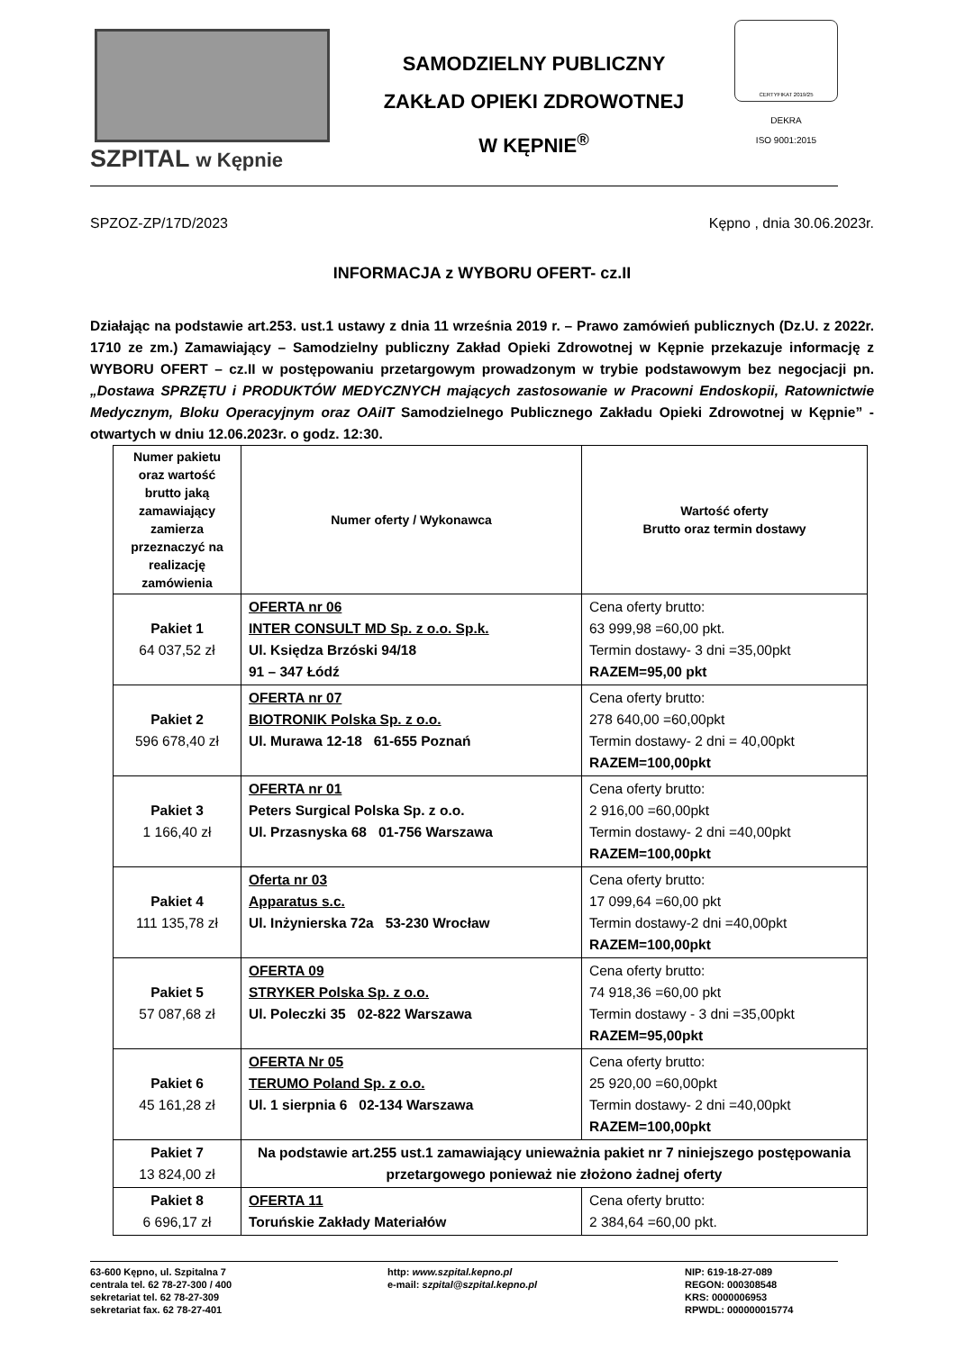SZPITAL w Kępnie
SAMODZIELNY PUBLICZNY
ZAKŁAD OPIEKI ZDROWOTNEJ
W KĘPNIE<sup>®</sup>
CERTYFIKAT 2019/25
DEKRA
ISO 9001:2015
SPZOZ-ZP/17D/2023 Kępno , dnia 30.06.2023r.
INFORMACJA z WYBORU OFERT- cz.II
Działając na podstawie art.253. ust.1 ustawy z dnia 11 września 2019 r. – Prawo zamówień publicznych (Dz.U. z 2022r. 1710 ze zm.) Zamawiający – Samodzielny publiczny Zakład Opieki Zdrowotnej w Kępnie przekazuje informację z WYBORU OFERT – cz.II w postępowaniu przetargowym prowadzonym w trybie podstawowym bez negocjacji pn. „Dostawa SPRZĘTU i PRODUKTÓW MEDYCZNYCH mających zastosowanie w Pracowni Endoskopii, Ratownictwie Medycznym, Bloku Operacyjnym oraz OAiIT Samodzielnego Publicznego Zakładu Opieki Zdrowotnej w Kępnie” - otwartych w dniu 12.06.2023r. o godz. 12:30.
| Numer pakietu oraz wartość brutto jaką zamawiający zamierza przeznaczyć na realizację zamówienia | Numer oferty / Wykonawca | Wartość oferty Brutto oraz termin dostawy |
| --- | --- | --- |
| Pakiet 1 64 037,52 zł | OFERTA nr 06 INTER CONSULT MD Sp. z o.o. Sp.k. Ul. Księdza Brzóski 94/18 91 – 347 Łódź | Cena oferty brutto: 63 999,98 =60,00 pkt. Termin dostawy- 3 dni =35,00pkt RAZEM=95,00 pkt |
| Pakiet 2 596 678,40 zł | OFERTA nr 07 BIOTRONIK Polska Sp. z o.o. Ul. Murawa 12-18 61-655 Poznań | Cena oferty brutto: 278 640,00 =60,00pkt Termin dostawy- 2 dni = 40,00pkt RAZEM=100,00pkt |
| Pakiet 3 1 166,40 zł | OFERTA nr 01 Peters Surgical Polska Sp. z o.o. Ul. Przasnyska 68 01-756 Warszawa | Cena oferty brutto: 2 916,00 =60,00pkt Termin dostawy- 2 dni =40,00pkt RAZEM=100,00pkt |
| Pakiet 4 111 135,78 zł | Oferta nr 03 Apparatus s.c. Ul. Inżynierska 72a 53-230 Wrocław | Cena oferty brutto: 17 099,64 =60,00 pkt Termin dostawy-2 dni =40,00pkt RAZEM=100,00pkt |
| Pakiet 5 57 087,68 zł | OFERTA 09 STRYKER Polska Sp. z o.o. Ul. Poleczki 35 02-822 Warszawa | Cena oferty brutto: 74 918,36 =60,00 pkt Termin dostawy - 3 dni =35,00pkt RAZEM=95,00pkt |
| Pakiet 6 45 161,28 zł | OFERTA Nr 05 TERUMO Poland Sp. z o.o. Ul. 1 sierpnia 6 02-134 Warszawa | Cena oferty brutto: 25 920,00 =60,00pkt Termin dostawy- 2 dni =40,00pkt RAZEM=100,00pkt |
| Pakiet 7 13 824,00 zł | Na podstawie art.255 ust.1 zamawiający unieważnia pakiet nr 7 niniejszego postępowania przetargowego ponieważ nie złożono żadnej oferty | |
| Pakiet 8 6 696,17 zł | OFERTA 11 Toruńskie Zakłady Materiałów | Cena oferty brutto: 2 384,64 =60,00 pkt. |
63-600 Kępno, ul. Szpitalna 7
centrala tel. 62 78-27-300 / 400
sekretariat tel. 62 78-27-309
sekretariat fax. 62 78-27-401
http: www.szpital.kepno.pl
e-mail: szpital@szpital.kepno.pl
NIP: 619-18-27-089
REGON: 000308548
KRS: 0000006953
RPWDL: 000000015774